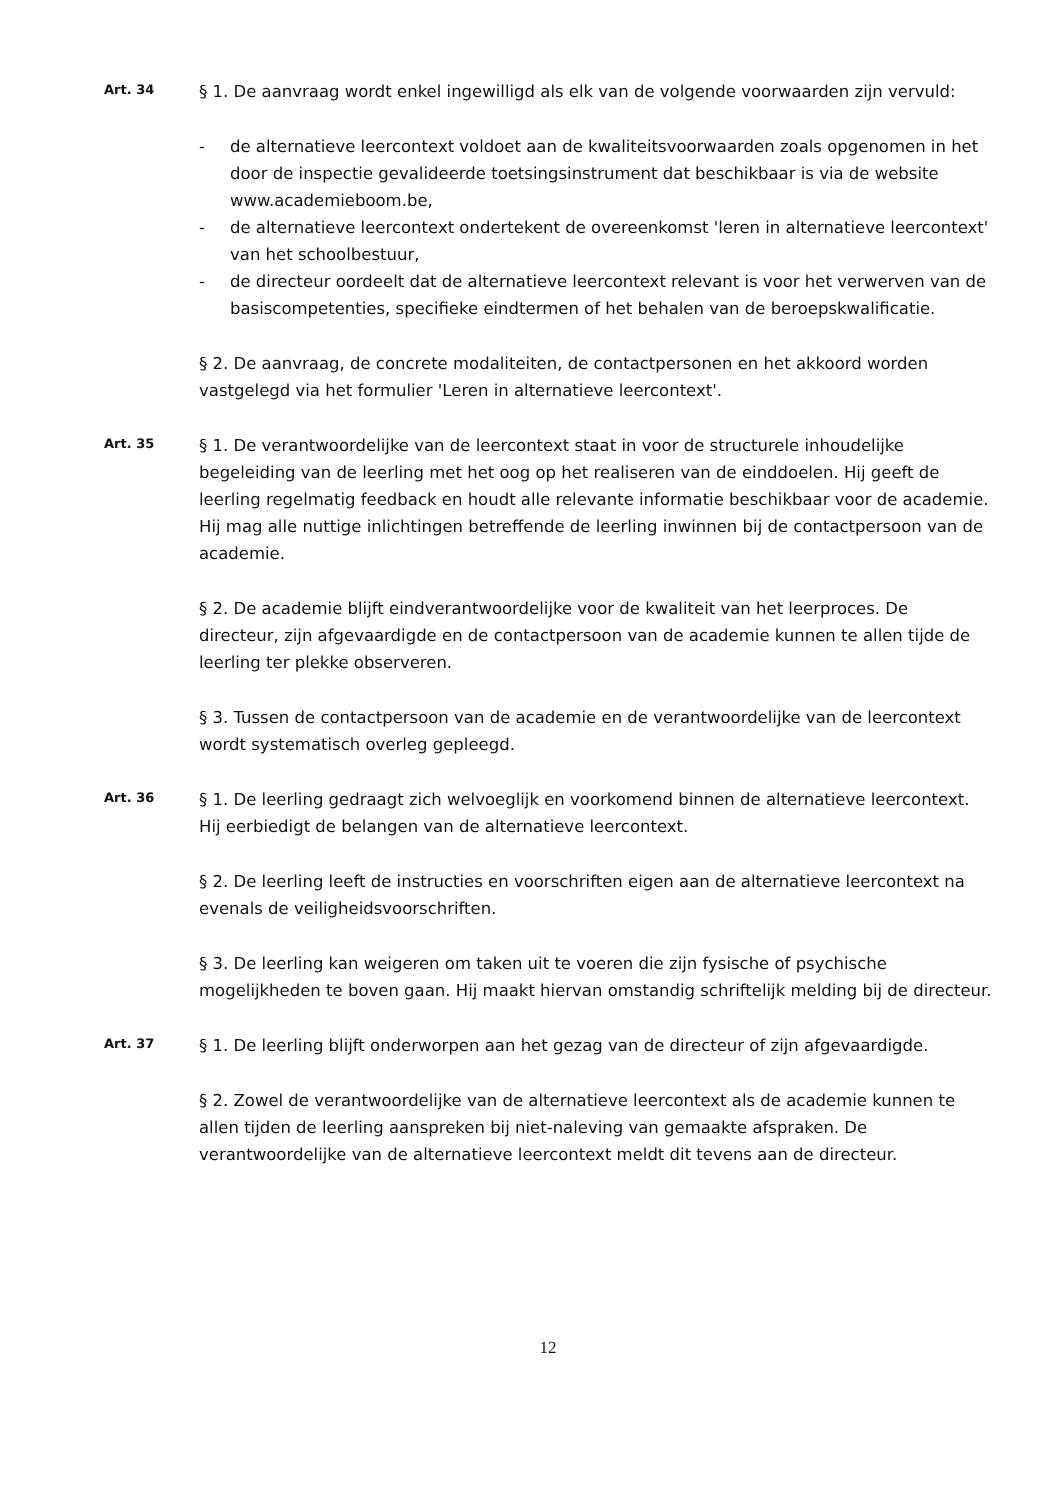Art. 34
§ 1. De aanvraag wordt enkel ingewilligd als elk van de volgende voorwaarden zijn vervuld:
- de alternatieve leercontext voldoet aan de kwaliteitsvoorwaarden zoals opgenomen in het door de inspectie gevalideerde toetsingsinstrument dat beschikbaar is via de website www.academieboom.be,
- de alternatieve leercontext ondertekent de overeenkomst 'leren in alternatieve leercontext' van het schoolbestuur,
- de directeur oordeelt dat de alternatieve leercontext relevant is voor het verwerven van de basiscompetenties, specifieke eindtermen of het behalen van de beroepskwalificatie.
§ 2. De aanvraag, de concrete modaliteiten, de contactpersonen en het akkoord worden vastgelegd via het formulier 'Leren in alternatieve leercontext'.
Art. 35
§ 1. De verantwoordelijke van de leercontext staat in voor de structurele inhoudelijke begeleiding van de leerling met het oog op het realiseren van de einddoelen. Hij geeft de leerling regelmatig feedback en houdt alle relevante informatie beschikbaar voor de academie. Hij mag alle nuttige inlichtingen betreffende de leerling inwinnen bij de contactpersoon van de academie.
§ 2. De academie blijft eindverantwoordelijke voor de kwaliteit van het leerproces. De directeur, zijn afgevaardigde en de contactpersoon van de academie kunnen te allen tijde de leerling ter plekke observeren.
§ 3. Tussen de contactpersoon van de academie en de verantwoordelijke van de leercontext wordt systematisch overleg gepleegd.
Art. 36
§ 1. De leerling gedraagt zich welvoeglijk en voorkomend binnen de alternatieve leercontext. Hij eerbiedigt de belangen van de alternatieve leercontext.
§ 2. De leerling leeft de instructies en voorschriften eigen aan de alternatieve leercontext na evenals de veiligheidsvoorschriften.
§ 3. De leerling kan weigeren om taken uit te voeren die zijn fysische of psychische mogelijkheden te boven gaan. Hij maakt hiervan omstandig schriftelijk melding bij de directeur.
Art. 37
§ 1. De leerling blijft onderworpen aan het gezag van de directeur of zijn afgevaardigde.
§ 2. Zowel de verantwoordelijke van de alternatieve leercontext als de academie kunnen te allen tijden de leerling aanspreken bij niet-naleving van gemaakte afspraken. De verantwoordelijke van de alternatieve leercontext meldt dit tevens aan de directeur.
12